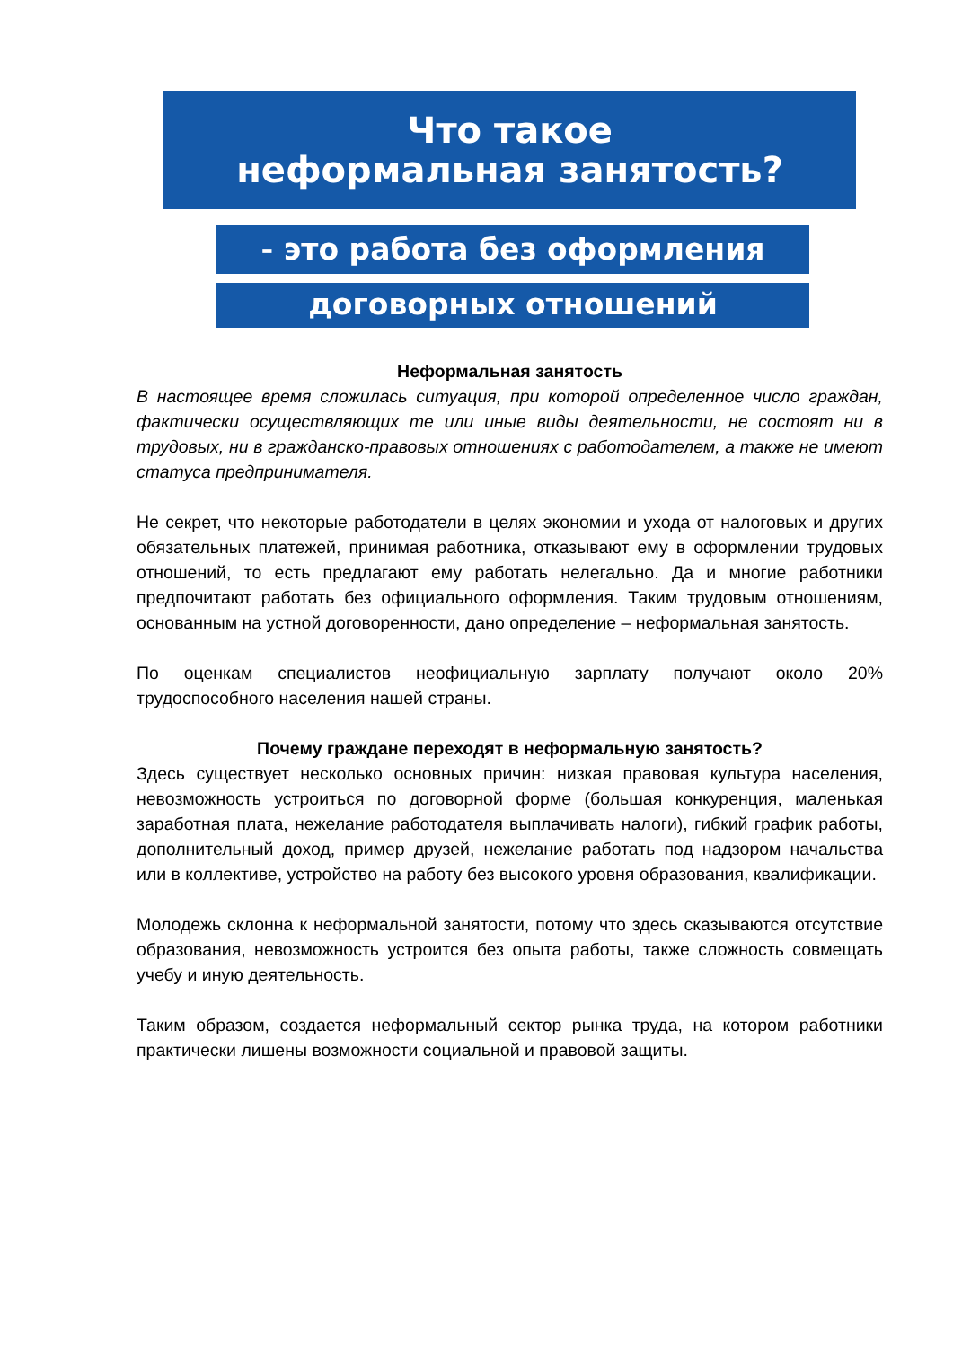Что такое
неформальная занятость?
- это работа без оформления
договорных отношений
Неформальная занятость
В настоящее время сложилась ситуация, при которой определенное число граждан, фактически осуществляющих те или иные виды деятельности, не состоят ни в трудовых, ни в гражданско-правовых отношениях с работодателем, а также не имеют статуса предпринимателя.
Не секрет, что некоторые работодатели в целях экономии и ухода от налоговых и других обязательных платежей, принимая работника, отказывают ему в оформлении трудовых отношений, то есть предлагают ему работать нелегально. Да и многие работники предпочитают работать без официального оформления. Таким трудовым отношениям, основанным на устной договоренности, дано определение – неформальная занятость.
По оценкам специалистов неофициальную зарплату получают около 20% трудоспособного населения нашей страны.
Почему граждане переходят в неформальную занятость?
Здесь существует несколько основных причин: низкая правовая культура населения, невозможность устроиться по договорной форме (большая конкуренция, маленькая заработная плата, нежелание работодателя выплачивать налоги), гибкий график работы, дополнительный доход, пример друзей, нежелание работать под надзором начальства или в коллективе, устройство на работу без высокого уровня образования, квалификации.
Молодежь склонна к неформальной занятости, потому что здесь сказываются отсутствие образования, невозможность устроится без опыта работы, также сложность совмещать учебу и иную деятельность.
Таким образом, создается неформальный сектор рынка труда, на котором работники практически лишены возможности социальной и правовой защиты.